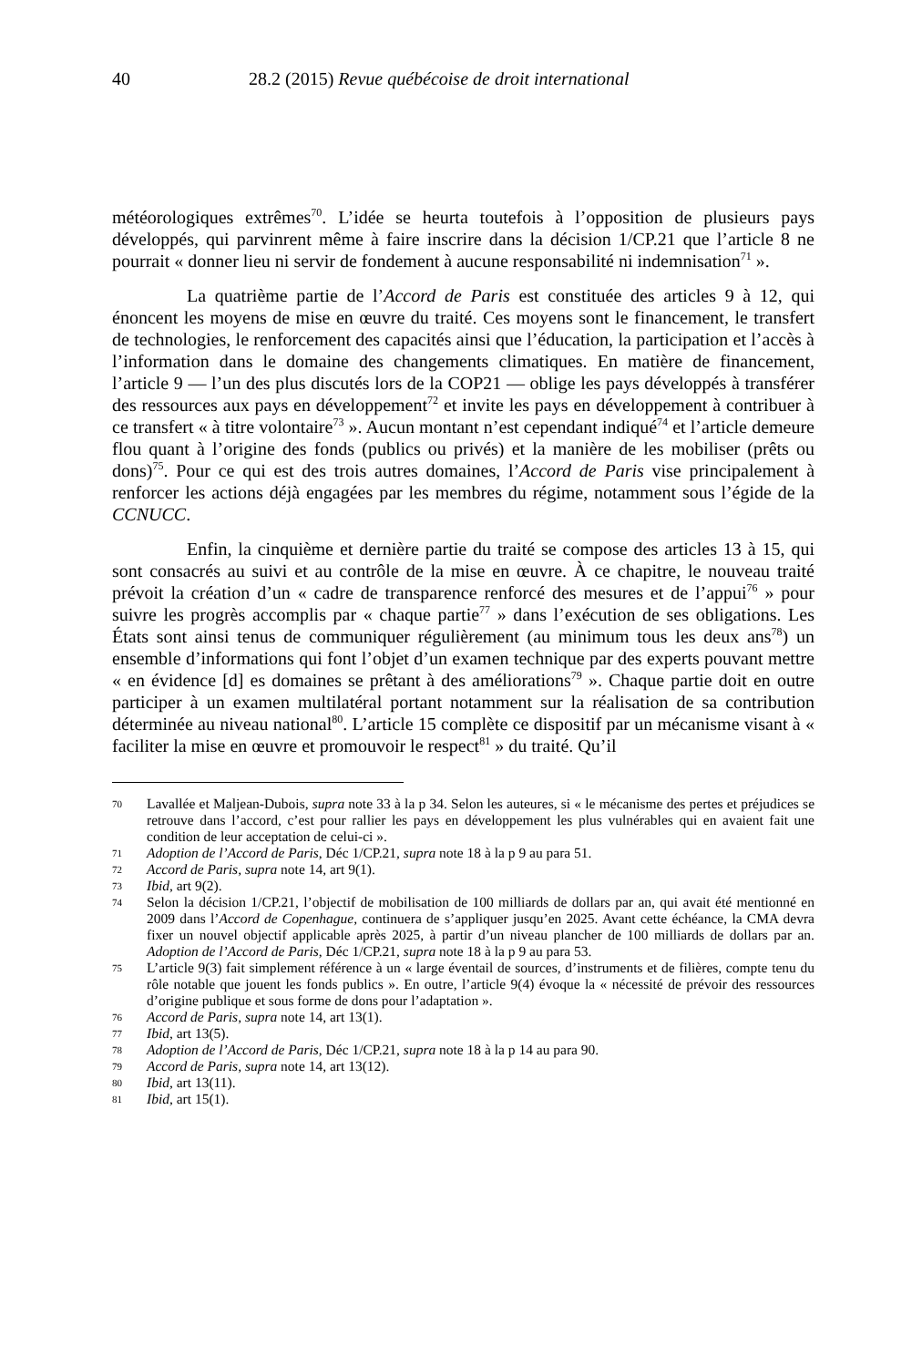40 28.2 (2015) Revue québécoise de droit international
météorologiques extrêmes<sup>70</sup>. L’idée se heurta toutefois à l’opposition de plusieurs pays développés, qui parvinrent même à faire inscrire dans la décision 1/CP.21 que l’article 8 ne pourrait « donner lieu ni servir de fondement à aucune responsabilité ni indemnisation<sup>71</sup> ».
La quatrième partie de l’Accord de Paris est constituée des articles 9 à 12, qui énoncent les moyens de mise en œuvre du traité. Ces moyens sont le financement, le transfert de technologies, le renforcement des capacités ainsi que l’éducation, la participation et l’accès à l’information dans le domaine des changements climatiques. En matière de financement, l’article 9 — l’un des plus discutés lors de la COP21 — oblige les pays développés à transférer des ressources aux pays en développement<sup>72</sup> et invite les pays en développement à contribuer à ce transfert « à titre volontaire<sup>73</sup> ». Aucun montant n’est cependant indiqué<sup>74</sup> et l’article demeure flou quant à l’origine des fonds (publics ou privés) et la manière de les mobiliser (prêts ou dons)<sup>75</sup>. Pour ce qui est des trois autres domaines, l’Accord de Paris vise principalement à renforcer les actions déjà engagées par les membres du régime, notamment sous l’égide de la CCNUCC.
Enfin, la cinquième et dernière partie du traité se compose des articles 13 à 15, qui sont consacrés au suivi et au contrôle de la mise en œuvre. À ce chapitre, le nouveau traité prévoit la création d’un « cadre de transparence renforcé des mesures et de l’appui<sup>76</sup> » pour suivre les progrès accomplis par « chaque partie<sup>77</sup> » dans l’exécution de ses obligations. Les États sont ainsi tenus de communiquer régulièrement (au minimum tous les deux ans<sup>78</sup>) un ensemble d’informations qui font l’objet d’un examen technique par des experts pouvant mettre « en évidence [d] es domaines se prêtant à des améliorations<sup>79</sup> ». Chaque partie doit en outre participer à un examen multilatéral portant notamment sur la réalisation de sa contribution déterminée au niveau national<sup>80</sup>. L’article 15 complète ce dispositif par un mécanisme visant à « faciliter la mise en œuvre et promouvoir le respect<sup>81</sup> » du traité. Qu’il
70 Lavallée et Maljean-Dubois, supra note 33 à la p 34. Selon les auteures, si « le mécanisme des pertes et préjudices se retrouve dans l’accord, c’est pour rallier les pays en développement les plus vulnérables qui en avaient fait une condition de leur acceptation de celui-ci ».
71 Adoption de l’Accord de Paris, Déc 1/CP.21, supra note 18 à la p 9 au para 51.
72 Accord de Paris, supra note 14, art 9(1).
73 Ibid, art 9(2).
74 Selon la décision 1/CP.21, l’objectif de mobilisation de 100 milliards de dollars par an, qui avait été mentionné en 2009 dans l’Accord de Copenhague, continuera de s’appliquer jusqu’en 2025. Avant cette échéance, la CMA devra fixer un nouvel objectif applicable après 2025, à partir d’un niveau plancher de 100 milliards de dollars par an. Adoption de l’Accord de Paris, Déc 1/CP.21, supra note 18 à la p 9 au para 53.
75 L’article 9(3) fait simplement référence à un « large éventail de sources, d’instruments et de filières, compte tenu du rôle notable que jouent les fonds publics ». En outre, l’article 9(4) évoque la « nécessité de prévoir des ressources d’origine publique et sous forme de dons pour l’adaptation ».
76 Accord de Paris, supra note 14, art 13(1).
77 Ibid, art 13(5).
78 Adoption de l’Accord de Paris, Déc 1/CP.21, supra note 18 à la p 14 au para 90.
79 Accord de Paris, supra note 14, art 13(12).
80 Ibid, art 13(11).
81 Ibid, art 15(1).